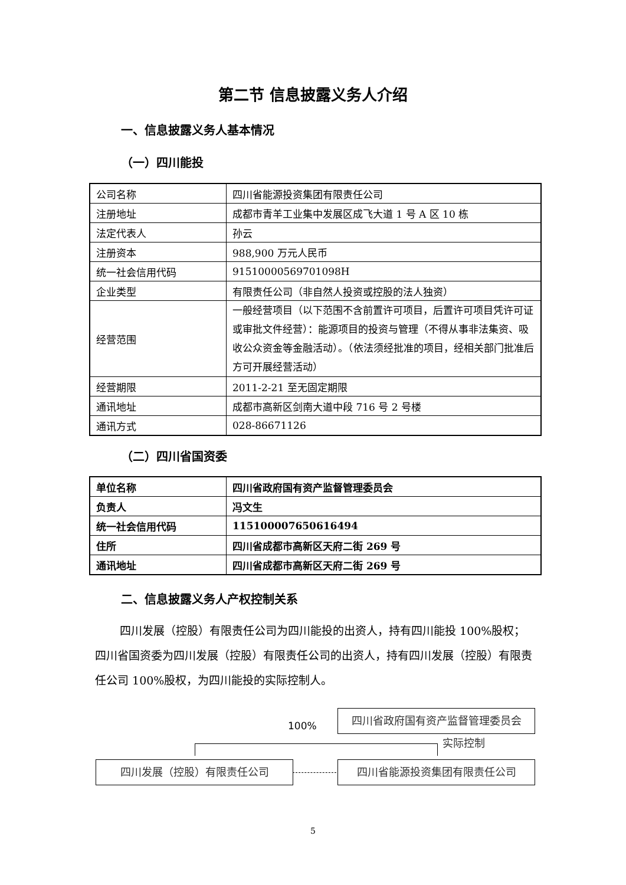第二节 信息披露义务人介绍
一、信息披露义务人基本情况
（一）四川能投
| 公司名称 | 四川省能源投资集团有限责任公司 |
| 注册地址 | 成都市青羊工业集中发展区成飞大道 1 号 A 区 10 栋 |
| 法定代表人 | 孙云 |
| 注册资本 | 988,900 万元人民币 |
| 统一社会信用代码 | 91510000569701098H |
| 企业类型 | 有限责任公司（非自然人投资或控股的法人独资） |
| 经营范围 | 一般经营项目（以下范围不含前置许可项目，后置许可项目凭许可证或审批文件经营）：能源项目的投资与管理（不得从事非法集资、吸收公众资金等金融活动）。（依法须经批准的项目，经相关部门批准后方可开展经营活动） |
| 经营期限 | 2011-2-21 至无固定期限 |
| 通讯地址 | 成都市高新区剑南大道中段 716 号 2 号楼 |
| 通讯方式 | 028-86671126 |
（二）四川省国资委
| 单位名称 | 四川省政府国有资产监督管理委员会 |
| 负责人 | 冯文生 |
| 统一社会信用代码 | 11510000765061649​4 |
| 住所 | 四川省成都市高新区天府二街 269 号 |
| 通讯地址 | 四川省成都市高新区天府二街 269 号 |
二、信息披露义务人产权控制关系
四川发展（控股）有限责任公司为四川能投的出资人，持有四川能投 100%股权；四川省国资委为四川发展（控股）有限责任公司的出资人，持有四川发展（控股）有限责任公司 100%股权，为四川能投的实际控制人。
四川省政府国有资产监督管理委员会
100%
实际控制
四川发展（控股）有限责任公司 四川省能源投资集团有限责任公司
5